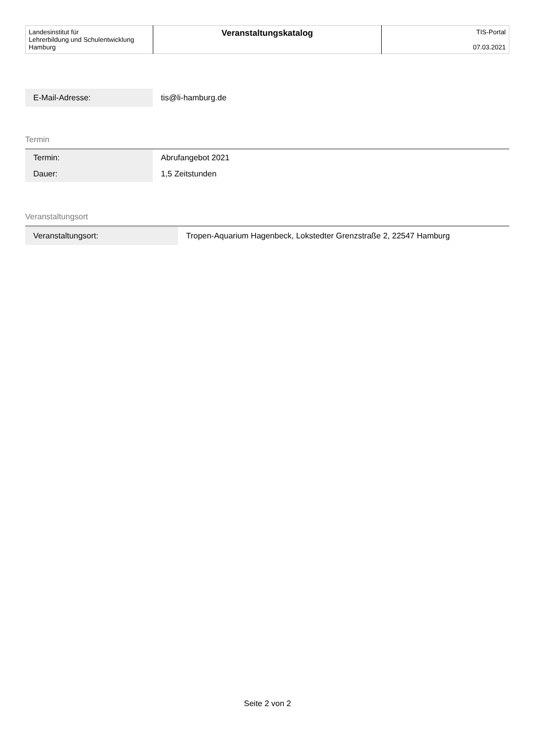| Landesinstitut für Lehrerbildung und Schulentwicklung Hamburg | Veranstaltungskatalog | TIS-Portal 07.03.2021 |
| E-Mail-Adresse: | tis@li-hamburg.de |
Termin
| Termin: | Abrufangebot 2021 |
| Dauer: | 1,5 Zeitstunden |
Veranstaltungsort
| Veranstaltungsort: | Tropen-Aquarium Hagenbeck, Lokstedter Grenzstraße 2, 22547 Hamburg |
Seite 2 von 2